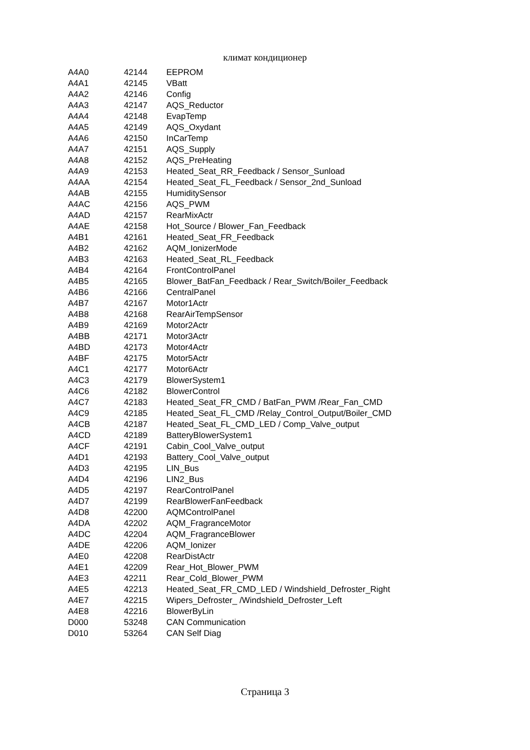климат кондиционер
| A4A0 | 42144 | EEPROM |
| A4A1 | 42145 | VBatt |
| A4A2 | 42146 | Config |
| A4A3 | 42147 | AQS_Reductor |
| A4A4 | 42148 | EvapTemp |
| A4A5 | 42149 | AQS_Oxydant |
| A4A6 | 42150 | InCarTemp |
| A4A7 | 42151 | AQS_Supply |
| A4A8 | 42152 | AQS_PreHeating |
| A4A9 | 42153 | Heated_Seat_RR_Feedback / Sensor_Sunload |
| A4AA | 42154 | Heated_Seat_FL_Feedback / Sensor_2nd_Sunload |
| A4AB | 42155 | HumiditySensor |
| A4AC | 42156 | AQS_PWM |
| A4AD | 42157 | RearMixActr |
| A4AE | 42158 | Hot_Source / Blower_Fan_Feedback |
| A4B1 | 42161 | Heated_Seat_FR_Feedback |
| A4B2 | 42162 | AQM_IonizerMode |
| A4B3 | 42163 | Heated_Seat_RL_Feedback |
| A4B4 | 42164 | FrontControlPanel |
| A4B5 | 42165 | Blower_BatFan_Feedback / Rear_Switch/Boiler_Feedback |
| A4B6 | 42166 | CentralPanel |
| A4B7 | 42167 | Motor1Actr |
| A4B8 | 42168 | RearAirTempSensor |
| A4B9 | 42169 | Motor2Actr |
| A4BB | 42171 | Motor3Actr |
| A4BD | 42173 | Motor4Actr |
| A4BF | 42175 | Motor5Actr |
| A4C1 | 42177 | Motor6Actr |
| A4C3 | 42179 | BlowerSystem1 |
| A4C6 | 42182 | BlowerControl |
| A4C7 | 42183 | Heated_Seat_FR_CMD / BatFan_PWM /Rear_Fan_CMD |
| A4C9 | 42185 | Heated_Seat_FL_CMD /Relay_Control_Output/Boiler_CMD |
| A4CB | 42187 | Heated_Seat_FL_CMD_LED / Comp_Valve_output |
| A4CD | 42189 | BatteryBlowerSystem1 |
| A4CF | 42191 | Cabin_Cool_Valve_output |
| A4D1 | 42193 | Battery_Cool_Valve_output |
| A4D3 | 42195 | LIN_Bus |
| A4D4 | 42196 | LIN2_Bus |
| A4D5 | 42197 | RearControlPanel |
| A4D7 | 42199 | RearBlowerFanFeedback |
| A4D8 | 42200 | AQMControlPanel |
| A4DA | 42202 | AQM_FragranceMotor |
| A4DC | 42204 | AQM_FragranceBlower |
| A4DE | 42206 | AQM_Ionizer |
| A4E0 | 42208 | RearDistActr |
| A4E1 | 42209 | Rear_Hot_Blower_PWM |
| A4E3 | 42211 | Rear_Cold_Blower_PWM |
| A4E5 | 42213 | Heated_Seat_FR_CMD_LED / Windshield_Defroster_Right |
| A4E7 | 42215 | Wipers_Defroster_ /Windshield_Defroster_Left |
| A4E8 | 42216 | BlowerByLin |
| D000 | 53248 | CAN Communication |
| D010 | 53264 | CAN Self Diag |
Страница 3